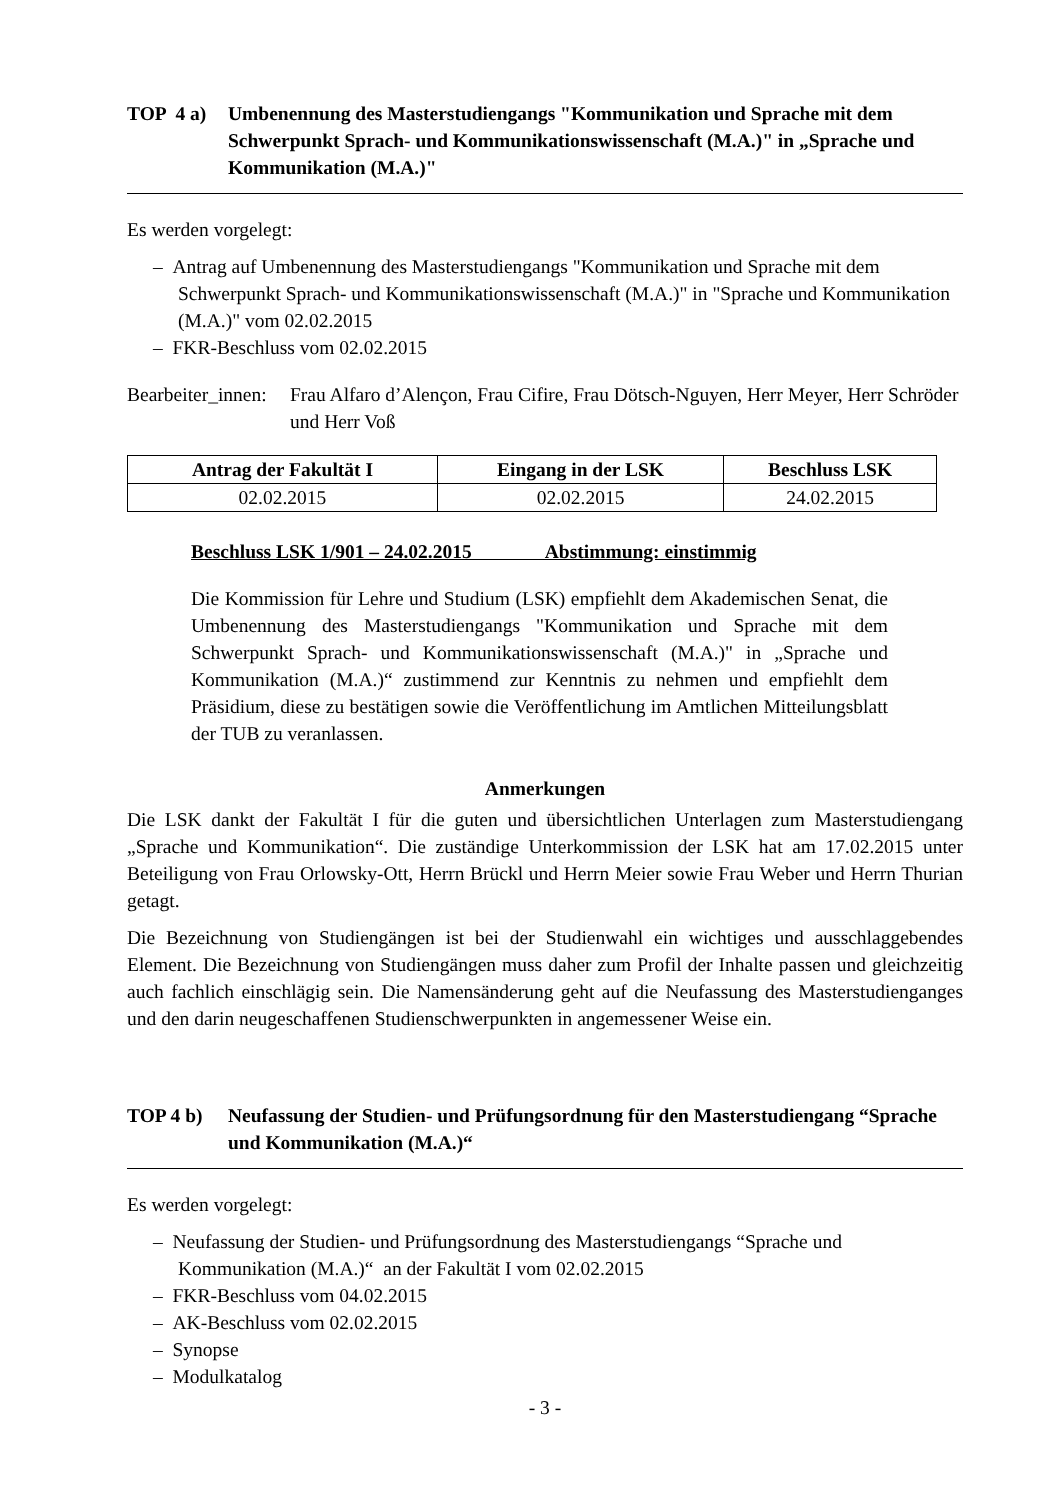TOP 4 a)
Umbenennung des Masterstudiengangs "Kommunikation und Sprache mit dem Schwerpunkt Sprach- und Kommunikationswissenschaft (M.A.)" in „Sprache und Kommunikation (M.A.)"
Es werden vorgelegt:
– Antrag auf Umbenennung des Masterstudiengangs "Kommunikation und Sprache mit dem Schwerpunkt Sprach- und Kommunikationswissenschaft (M.A.)" in "Sprache und Kommunikation (M.A.)" vom 02.02.2015
– FKR-Beschluss vom 02.02.2015
Bearbeiter_innen:
Frau Alfaro d’Alençon, Frau Cifire, Frau Dötsch-Nguyen, Herr Meyer, Herr Schröder und Herr Voß
| Antrag der Fakultät I | Eingang in der LSK | Beschluss LSK |
| --- | --- | --- |
| 02.02.2015 | 02.02.2015 | 24.02.2015 |
Beschluss LSK 1/901 – 24.02.2015 Abstimmung: einstimmig
Die Kommission für Lehre und Studium (LSK) empfiehlt dem Akademischen Senat, die Umbenennung des Masterstudiengangs "Kommunikation und Sprache mit dem Schwerpunkt Sprach- und Kommunikationswissenschaft (M.A.)" in „Sprache und Kommunikation (M.A.)“ zustimmend zur Kenntnis zu nehmen und empfiehlt dem Präsidium, diese zu bestätigen sowie die Veröffentlichung im Amtlichen Mitteilungsblatt der TUB zu veranlassen.
Anmerkungen
Die LSK dankt der Fakultät I für die guten und übersichtlichen Unterlagen zum Masterstudiengang „Sprache und Kommunikation“. Die zuständige Unterkommission der LSK hat am 17.02.2015 unter Beteiligung von Frau Orlowsky-Ott, Herrn Brückl und Herrn Meier sowie Frau Weber und Herrn Thurian getagt.
Die Bezeichnung von Studiengängen ist bei der Studienwahl ein wichtiges und ausschlaggebendes Element. Die Bezeichnung von Studiengängen muss daher zum Profil der Inhalte passen und gleichzeitig auch fachlich einschlägig sein. Die Namensänderung geht auf die Neufassung des Masterstudienganges und den darin neugeschaffenen Studienschwerpunkten in angemessener Weise ein.
TOP 4 b) Neufassung der Studien- und Prüfungsordnung für den Masterstudiengang “Sprache und Kommunikation (M.A.)“
Es werden vorgelegt:
– Neufassung der Studien- und Prüfungsordnung des Masterstudiengangs “Sprache und Kommunikation (M.A.)“ an der Fakultät I vom 02.02.2015
– FKR-Beschluss vom 04.02.2015
– AK-Beschluss vom 02.02.2015
– Synopse
– Modulkatalog
- 3 -